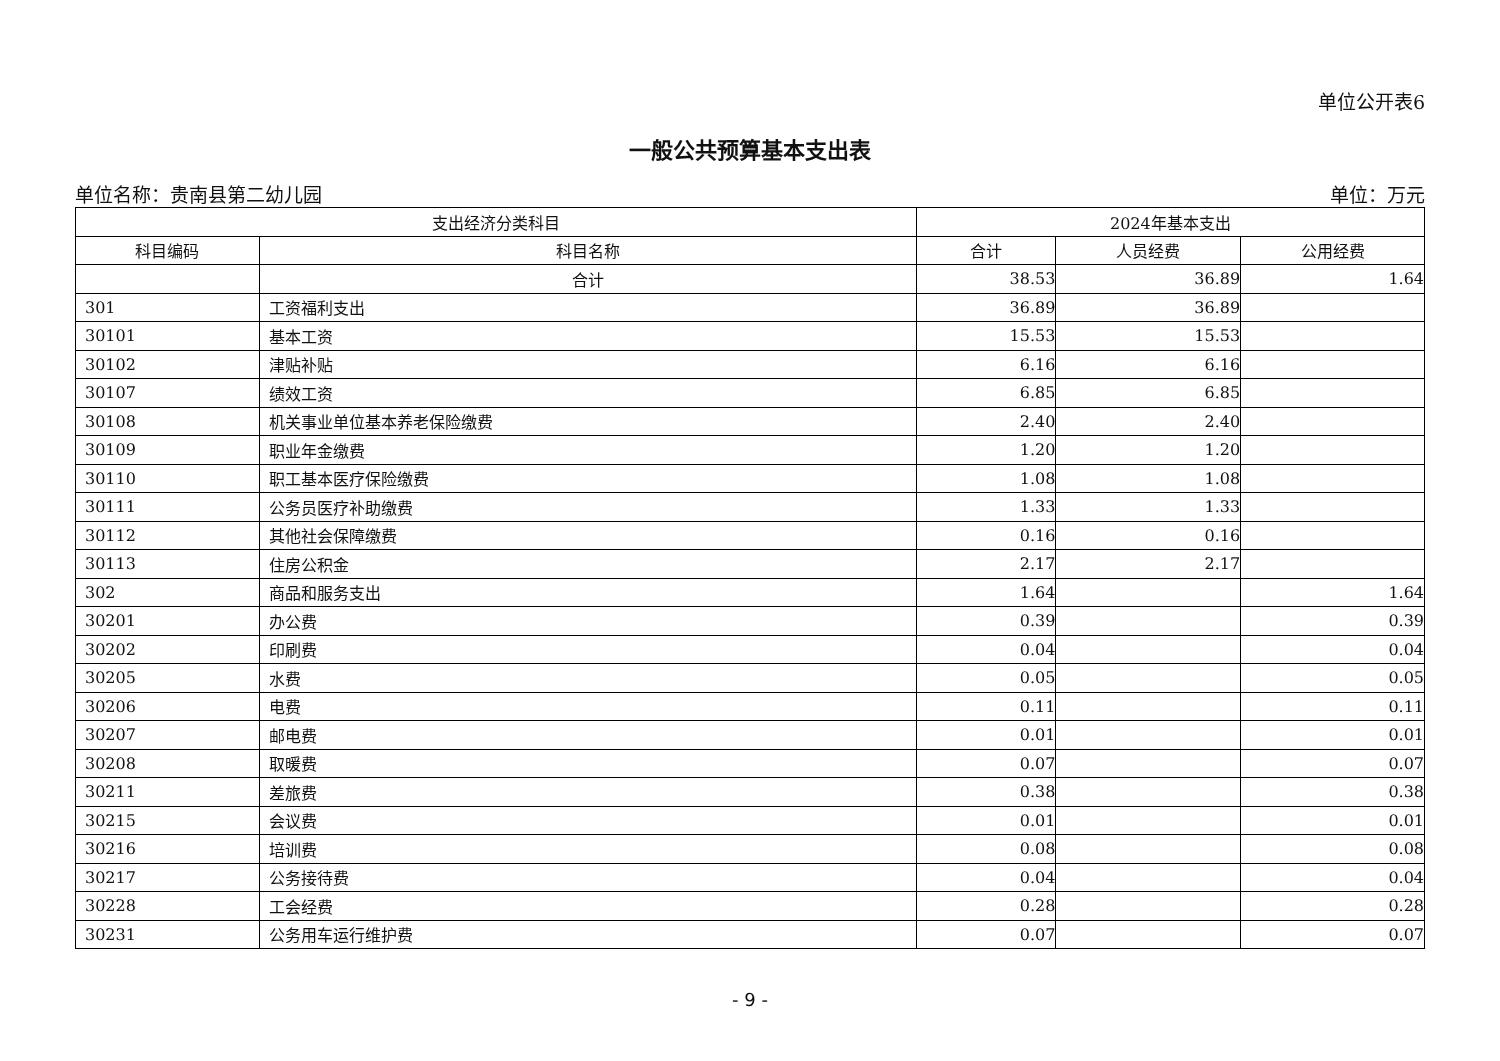单位公开表6
一般公共预算基本支出表
单位名称：贵南县第二幼儿园 单位：万元
| 支出经济分类科目 | | 2024年基本支出 | | |
| --- | --- | --- | --- | --- |
| 科目编码 | 科目名称 | 合计 | 人员经费 | 公用经费 |
| | 合计 | 38.53 | 36.89 | 1.64 |
| 301 | 工资福利支出 | 36.89 | 36.89 | |
| 30101 | 基本工资 | 15.53 | 15.53 | |
| 30102 | 津贴补贴 | 6.16 | 6.16 | |
| 30107 | 绩效工资 | 6.85 | 6.85 | |
| 30108 | 机关事业单位基本养老保险缴费 | 2.40 | 2.40 | |
| 30109 | 职业年金缴费 | 1.20 | 1.20 | |
| 30110 | 职工基本医疗保险缴费 | 1.08 | 1.08 | |
| 30111 | 公务员医疗补助缴费 | 1.33 | 1.33 | |
| 30112 | 其他社会保障缴费 | 0.16 | 0.16 | |
| 30113 | 住房公积金 | 2.17 | 2.17 | |
| 302 | 商品和服务支出 | 1.64 | | 1.64 |
| 30201 | 办公费 | 0.39 | | 0.39 |
| 30202 | 印刷费 | 0.04 | | 0.04 |
| 30205 | 水费 | 0.05 | | 0.05 |
| 30206 | 电费 | 0.11 | | 0.11 |
| 30207 | 邮电费 | 0.01 | | 0.01 |
| 30208 | 取暖费 | 0.07 | | 0.07 |
| 30211 | 差旅费 | 0.38 | | 0.38 |
| 30215 | 会议费 | 0.01 | | 0.01 |
| 30216 | 培训费 | 0.08 | | 0.08 |
| 30217 | 公务接待费 | 0.04 | | 0.04 |
| 30228 | 工会经费 | 0.28 | | 0.28 |
| 30231 | 公务用车运行维护费 | 0.07 | | 0.07 |
- 9 -